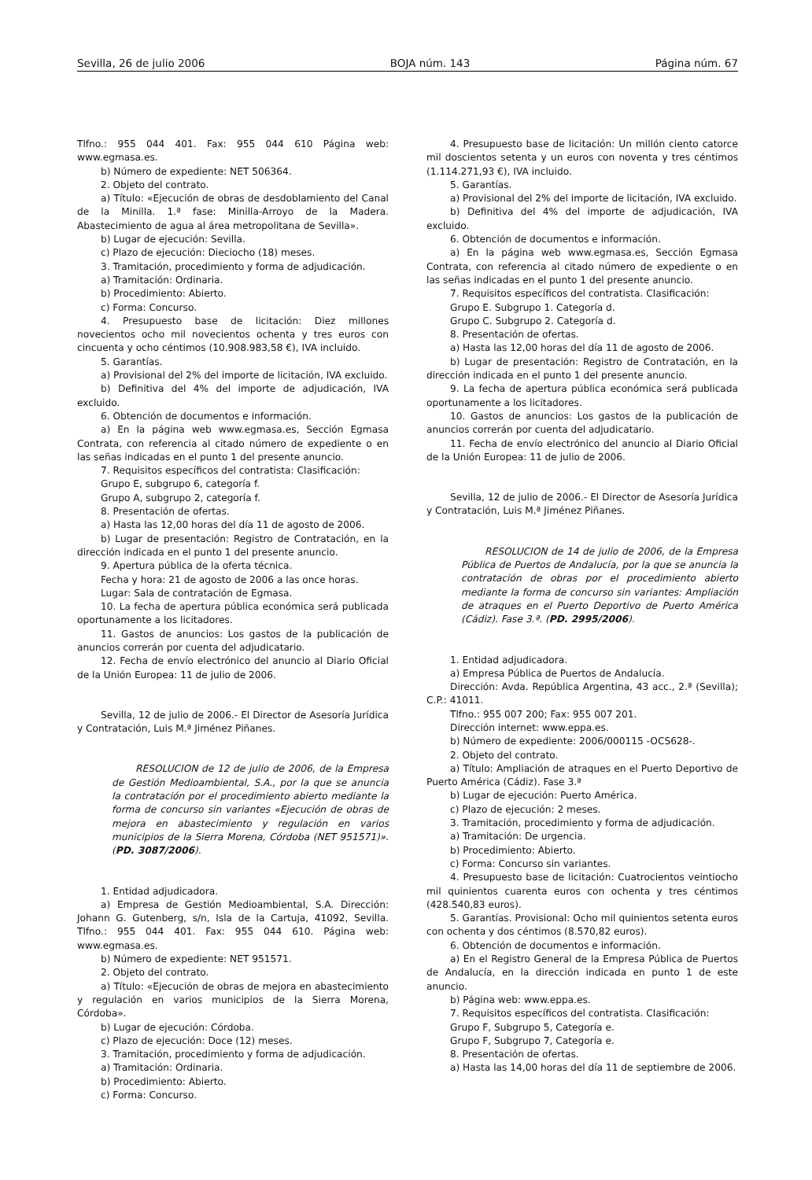Sevilla, 26 de julio 2006 BOJA núm. 143 Página núm. 67
Tlfno.: 955 044 401. Fax: 955 044 610 Página web: www.egmasa.es.
b) Número de expediente: NET 506364.
2. Objeto del contrato.
a) Título: «Ejecución de obras de desdoblamiento del Canal de la Minilla. 1.ª fase: Minilla-Arroyo de la Madera. Abastecimiento de agua al área metropolitana de Sevilla».
b) Lugar de ejecución: Sevilla.
c) Plazo de ejecución: Dieciocho (18) meses.
3. Tramitación, procedimiento y forma de adjudicación.
a) Tramitación: Ordinaria.
b) Procedimiento: Abierto.
c) Forma: Concurso.
4. Presupuesto base de licitación: Diez millones novecientos ocho mil novecientos ochenta y tres euros con cincuenta y ocho céntimos (10.908.983,58 €), IVA incluido.
5. Garantías.
a) Provisional del 2% del importe de licitación, IVA excluido.
b) Definitiva del 4% del importe de adjudicación, IVA excluido.
6. Obtención de documentos e información.
a) En la página web www.egmasa.es, Sección Egmasa Contrata, con referencia al citado número de expediente o en las señas indicadas en el punto 1 del presente anuncio.
7. Requisitos específicos del contratista: Clasificación:
Grupo E, subgrupo 6, categoría f.
Grupo A, subgrupo 2, categoría f.
8. Presentación de ofertas.
a) Hasta las 12,00 horas del día 11 de agosto de 2006.
b) Lugar de presentación: Registro de Contratación, en la dirección indicada en el punto 1 del presente anuncio.
9. Apertura pública de la oferta técnica.
Fecha y hora: 21 de agosto de 2006 a las once horas.
Lugar: Sala de contratación de Egmasa.
10. La fecha de apertura pública económica será publicada oportunamente a los licitadores.
11. Gastos de anuncios: Los gastos de la publicación de anuncios correrán por cuenta del adjudicatario.
12. Fecha de envío electrónico del anuncio al Diario Oficial de la Unión Europea: 11 de julio de 2006.
Sevilla, 12 de julio de 2006.- El Director de Asesoría Jurídica y Contratación, Luis M.ª Jiménez Piñanes.
RESOLUCION de 12 de julio de 2006, de la Empresa de Gestión Medioambiental, S.A., por la que se anuncia la contratación por el procedimiento abierto mediante la forma de concurso sin variantes «Ejecución de obras de mejora en abastecimiento y regulación en varios municipios de la Sierra Morena, Córdoba (NET 951571)». (PD. 3087/2006).
1. Entidad adjudicadora.
a) Empresa de Gestión Medioambiental, S.A. Dirección: Johann G. Gutenberg, s/n, Isla de la Cartuja, 41092, Sevilla. Tlfno.: 955 044 401. Fax: 955 044 610. Página web: www.egmasa.es.
b) Número de expediente: NET 951571.
2. Objeto del contrato.
a) Título: «Ejecución de obras de mejora en abastecimiento y regulación en varios municipios de la Sierra Morena, Córdoba».
b) Lugar de ejecución: Córdoba.
c) Plazo de ejecución: Doce (12) meses.
3. Tramitación, procedimiento y forma de adjudicación.
a) Tramitación: Ordinaria.
b) Procedimiento: Abierto.
c) Forma: Concurso.
4. Presupuesto base de licitación: Un millón ciento catorce mil doscientos setenta y un euros con noventa y tres céntimos (1.114.271,93 €), IVA incluido.
5. Garantías.
a) Provisional del 2% del importe de licitación, IVA excluido.
b) Definitiva del 4% del importe de adjudicación, IVA excluido.
6. Obtención de documentos e información.
a) En la página web www.egmasa.es, Sección Egmasa Contrata, con referencia al citado número de expediente o en las señas indicadas en el punto 1 del presente anuncio.
7. Requisitos específicos del contratista. Clasificación:
Grupo E. Subgrupo 1. Categoría d.
Grupo C. Subgrupo 2. Categoría d.
8. Presentación de ofertas.
a) Hasta las 12,00 horas del día 11 de agosto de 2006.
b) Lugar de presentación: Registro de Contratación, en la dirección indicada en el punto 1 del presente anuncio.
9. La fecha de apertura pública económica será publicada oportunamente a los licitadores.
10. Gastos de anuncios: Los gastos de la publicación de anuncios correrán por cuenta del adjudicatario.
11. Fecha de envío electrónico del anuncio al Diario Oficial de la Unión Europea: 11 de julio de 2006.
Sevilla, 12 de julio de 2006.- El Director de Asesoría Jurídica y Contratación, Luis M.ª Jiménez Piñanes.
RESOLUCION de 14 de julio de 2006, de la Empresa Pública de Puertos de Andalucía, por la que se anuncia la contratación de obras por el procedimiento abierto mediante la forma de concurso sin variantes: Ampliación de atraques en el Puerto Deportivo de Puerto América (Cádiz). Fase 3.ª. (PD. 2995/2006).
1. Entidad adjudicadora.
a) Empresa Pública de Puertos de Andalucía.
Dirección: Avda. República Argentina, 43 acc., 2.ª (Sevilla); C.P.: 41011.
Tlfno.: 955 007 200; Fax: 955 007 201.
Dirección internet: www.eppa.es.
b) Número de expediente: 2006/000115 -OCS628-.
2. Objeto del contrato.
a) Título: Ampliación de atraques en el Puerto Deportivo de Puerto América (Cádiz). Fase 3.ª
b) Lugar de ejecución: Puerto América.
c) Plazo de ejecución: 2 meses.
3. Tramitación, procedimiento y forma de adjudicación.
a) Tramitación: De urgencia.
b) Procedimiento: Abierto.
c) Forma: Concurso sin variantes.
4. Presupuesto base de licitación: Cuatrocientos veintiocho mil quinientos cuarenta euros con ochenta y tres céntimos (428.540,83 euros).
5. Garantías. Provisional: Ocho mil quinientos setenta euros con ochenta y dos céntimos (8.570,82 euros).
6. Obtención de documentos e información.
a) En el Registro General de la Empresa Pública de Puertos de Andalucía, en la dirección indicada en punto 1 de este anuncio.
b) Página web: www.eppa.es.
7. Requisitos específicos del contratista. Clasificación:
Grupo F, Subgrupo 5, Categoría e.
Grupo F, Subgrupo 7, Categoría e.
8. Presentación de ofertas.
a) Hasta las 14,00 horas del día 11 de septiembre de 2006.